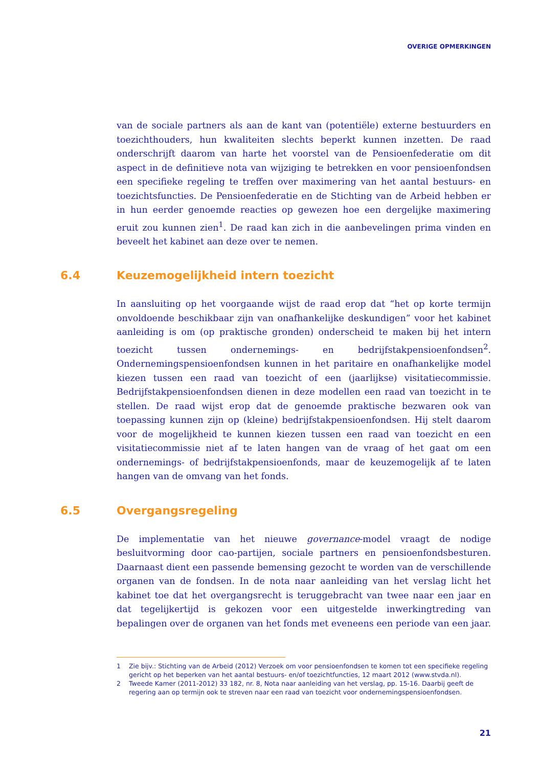OVERIGE OPMERKINGEN
van de sociale partners als aan de kant van (potentiële) externe bestuurders en toezichthouders, hun kwaliteiten slechts beperkt kunnen inzetten. De raad onderschrijft daarom van harte het voorstel van de Pensioenfederatie om dit aspect in de definitieve nota van wijziging te betrekken en voor pensioenfondsen een specifieke regeling te treffen over maximering van het aantal bestuurs- en toezichtsfuncties. De Pensioenfederatie en de Stichting van de Arbeid hebben er in hun eerder genoemde reacties op gewezen hoe een dergelijke maximering eruit zou kunnen zien<sup>1</sup>. De raad kan zich in die aanbevelingen prima vinden en beveelt het kabinet aan deze over te nemen.
6.4 Keuzemogelijkheid intern toezicht
In aansluiting op het voorgaande wijst de raad erop dat “het op korte termijn onvoldoende beschikbaar zijn van onafhankelijke deskundigen” voor het kabinet aanleiding is om (op praktische gronden) onderscheid te maken bij het intern toezicht tussen ondernemings- en bedrijfstakpensioenfondsen<sup>2</sup>. Ondernemingspensioenfondsen kunnen in het paritaire en onafhankelijke model kiezen tussen een raad van toezicht of een (jaarlijkse) visitatiecommissie. Bedrijfstakpensioenfondsen dienen in deze modellen een raad van toezicht in te stellen. De raad wijst erop dat de genoemde praktische bezwaren ook van toepassing kunnen zijn op (kleine) bedrijfstakpensioenfondsen. Hij stelt daarom voor de mogelijkheid te kunnen kiezen tussen een raad van toezicht en een visitatiecommissie niet af te laten hangen van de vraag of het gaat om een ondernemings- of bedrijfstakpensioenfonds, maar de keuzemogelijk af te laten hangen van de omvang van het fonds.
6.5 Overgangsregeling
De implementatie van het nieuwe governance-model vraagt de nodige besluitvorming door cao-partijen, sociale partners en pensioenfondsbesturen. Daarnaast dient een passende bemensing gezocht te worden van de verschillende organen van de fondsen. In de nota naar aanleiding van het verslag licht het kabinet toe dat het overgangsrecht is teruggebracht van twee naar een jaar en dat tegelijkertijd is gekozen voor een uitgestelde inwerkingtreding van bepalingen over de organen van het fonds met eveneens een periode van een jaar.
1 Zie bijv.: Stichting van de Arbeid (2012) Verzoek om voor pensioenfondsen te komen tot een specifieke regeling gericht op het beperken van het aantal bestuurs- en/of toezichtfuncties, 12 maart 2012 (www.stvda.nl).
2 Tweede Kamer (2011-2012) 33 182, nr. 8, Nota naar aanleiding van het verslag, pp. 15-16. Daarbij geeft de regering aan op termijn ook te streven naar een raad van toezicht voor ondernemingspensioenfondsen.
21